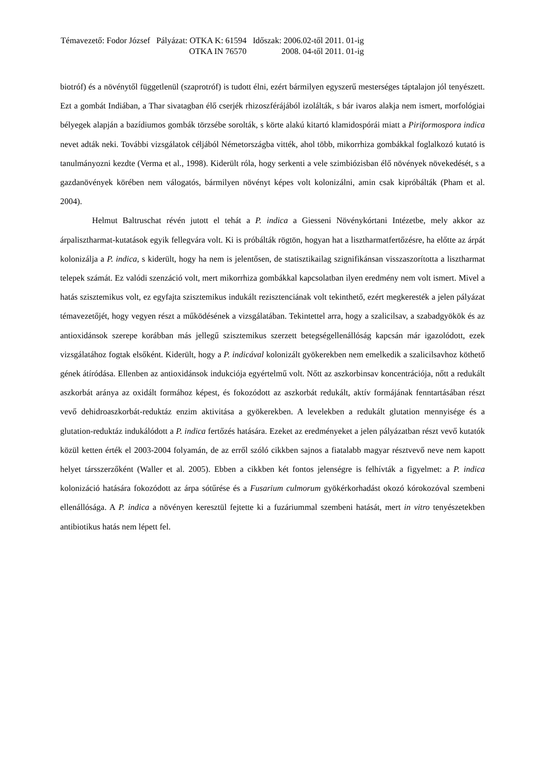| Témavezető: Fodor József | Pályázat: OTKA K: 61594 | Időszak: 2006.02-től 2011. 01-ig |
| | OTKA IN 76570 | 2008. 04-től 2011. 01-ig |
biotróf) és a növénytől függetlenül (szaprotróf) is tudott élni, ezért bármilyen egyszerű mesterséges táptalajon jól tenyészett. Ezt a gombát Indiában, a Thar sivatagban élő cserjék rhizoszférájából izolálták, s bár ivaros alakja nem ismert, morfológiai bélyegek alapján a bazídiumos gombák törzsébe sorolták, s körte alakú kitartó klamidospórái miatt a Piriformospora indica nevet adták neki. További vizsgálatok céljából Németországba vitték, ahol több, mikorrhiza gombákkal foglalkozó kutató is tanulmányozni kezdte (Verma et al., 1998). Kiderült róla, hogy serkenti a vele szimbiózisban élő növények növekedését, s a gazdanövények körében nem válogatós, bármilyen növényt képes volt kolonizálni, amin csak kipróbálták (Pham et al. 2004).
Helmut Baltruschat révén jutott el tehát a P. indica a Giesseni Növénykórtani Intézetbe, mely akkor az árpalisztharmat-kutatások egyik fellegvára volt. Ki is próbálták rögtön, hogyan hat a lisztharmatfertőzésre, ha előtte az árpát kolonizálja a P. indica, s kiderült, hogy ha nem is jelentősen, de statisztikailag szignifikánsan visszaszorította a lisztharmat telepek számát. Ez valódi szenzáció volt, mert mikorrhiza gombákkal kapcsolatban ilyen eredmény nem volt ismert. Mivel a hatás szisztemikus volt, ez egyfajta szisztemikus indukált rezisztenciának volt tekinthető, ezért megkeresték a jelen pályázat témavezetőjét, hogy vegyen részt a működésének a vizsgálatában. Tekintettel arra, hogy a szalicilsav, a szabadgyökök és az antioxidánsok szerepe korábban más jellegű szisztemikus szerzett betegségellenállóság kapcsán már igazolódott, ezek vizsgálatához fogtak elsőként. Kiderült, hogy a P. indicával kolonizált gyökerekben nem emelkedik a szalicilsavhoz köthető gének átíródása. Ellenben az antioxidánsok indukciója egyértelmű volt. Nőtt az aszkorbinsav koncentrációja, nőtt a redukált aszkorbát aránya az oxidált formához képest, és fokozódott az aszkorbát redukált, aktív formájának fenntartásában részt vevő dehidroaszkorbát-reduktáz enzim aktivitása a gyökerekben. A levelekben a redukált glutation mennyisége és a glutation-reduktáz indukálódott a P. indica fertőzés hatására. Ezeket az eredményeket a jelen pályázatban részt vevő kutatók közül ketten érték el 2003-2004 folyamán, de az erről szóló cikkben sajnos a fiatalabb magyar résztvevő neve nem kapott helyet társszerzőként (Waller et al. 2005). Ebben a cikkben két fontos jelenségre is felhívták a figyelmet: a P. indica kolonizáció hatására fokozódott az árpa sótűrése és a Fusarium culmorum gyökérkorhadást okozó kórokozóval szembeni ellenállósága. A P. indica a növényen keresztül fejtette ki a fuzáriummal szembeni hatását, mert in vitro tenyészetekben antibiotikus hatás nem lépett fel.